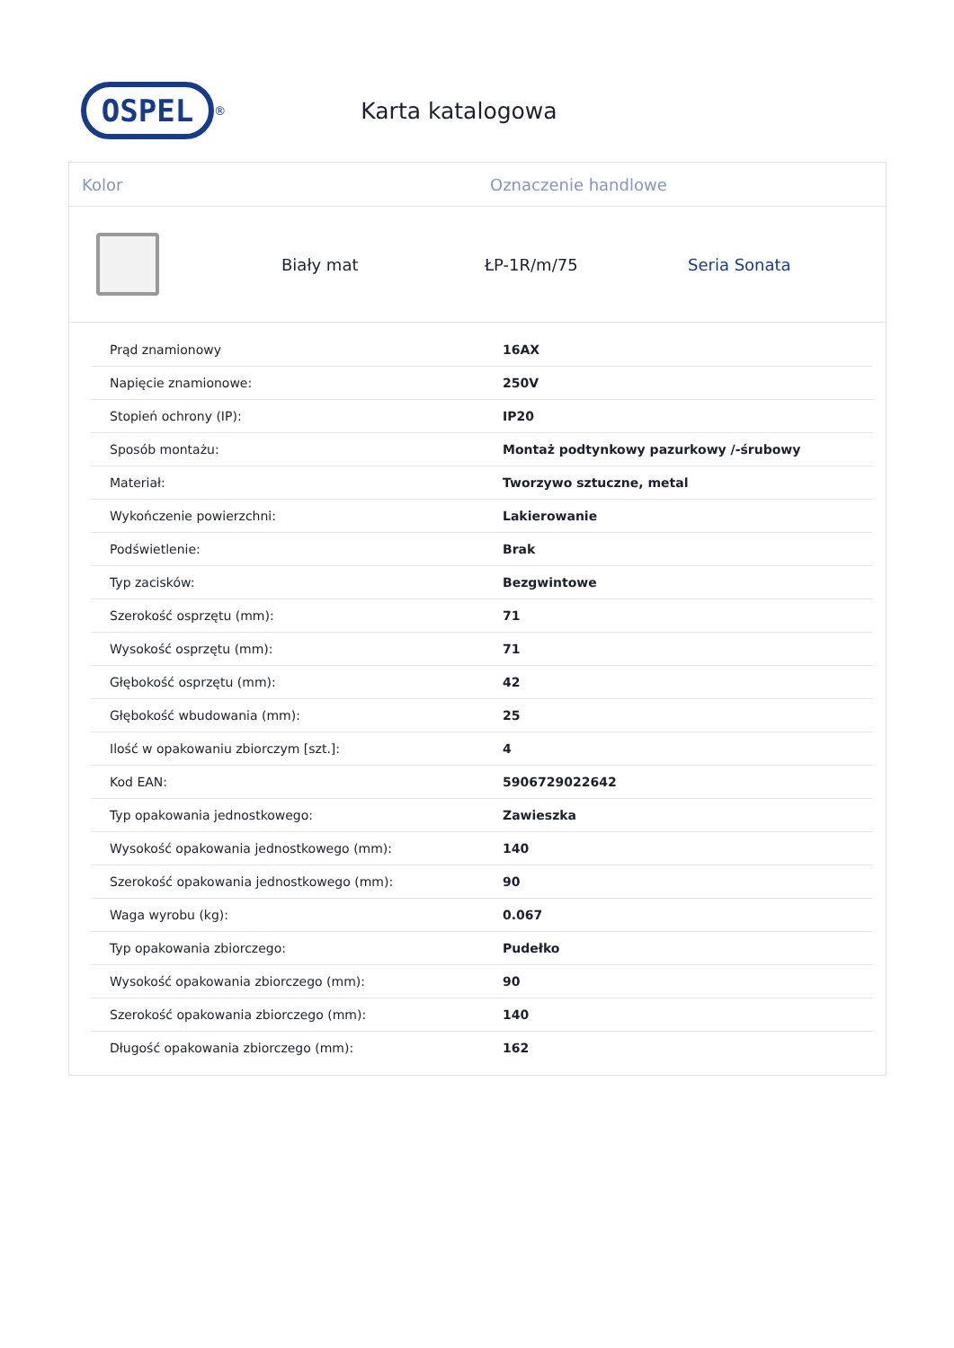OSPEL
<sup>®</sup>
Karta katalogowa
Kolor Oznaczenie handlowe
Biały mat ŁP-1R/m/75 Seria Sonata
| Prąd znamionowy | 16AX |
| Napięcie znamionowe: | 250V |
| Stopień ochrony (IP): | IP20 |
| Sposób montażu: | Montaż podtynkowy pazurkowy /-śrubowy |
| Materiał: | Tworzywo sztuczne, metal |
| Wykończenie powierzchni: | Lakierowanie |
| Podświetlenie: | Brak |
| Typ zacisków: | Bezgwintowe |
| Szerokość osprzętu (mm): | 71 |
| Wysokość osprzętu (mm): | 71 |
| Głębokość osprzętu (mm): | 42 |
| Głębokość wbudowania (mm): | 25 |
| Ilość w opakowaniu zbiorczym [szt.]: | 4 |
| Kod EAN: | 5906729022642 |
| Typ opakowania jednostkowego: | Zawieszka |
| Wysokość opakowania jednostkowego (mm): | 140 |
| Szerokość opakowania jednostkowego (mm): | 90 |
| Waga wyrobu (kg): | 0.067 |
| Typ opakowania zbiorczego: | Pudełko |
| Wysokość opakowania zbiorczego (mm): | 90 |
| Szerokość opakowania zbiorczego (mm): | 140 |
| Długość opakowania zbiorczego (mm): | 162 |